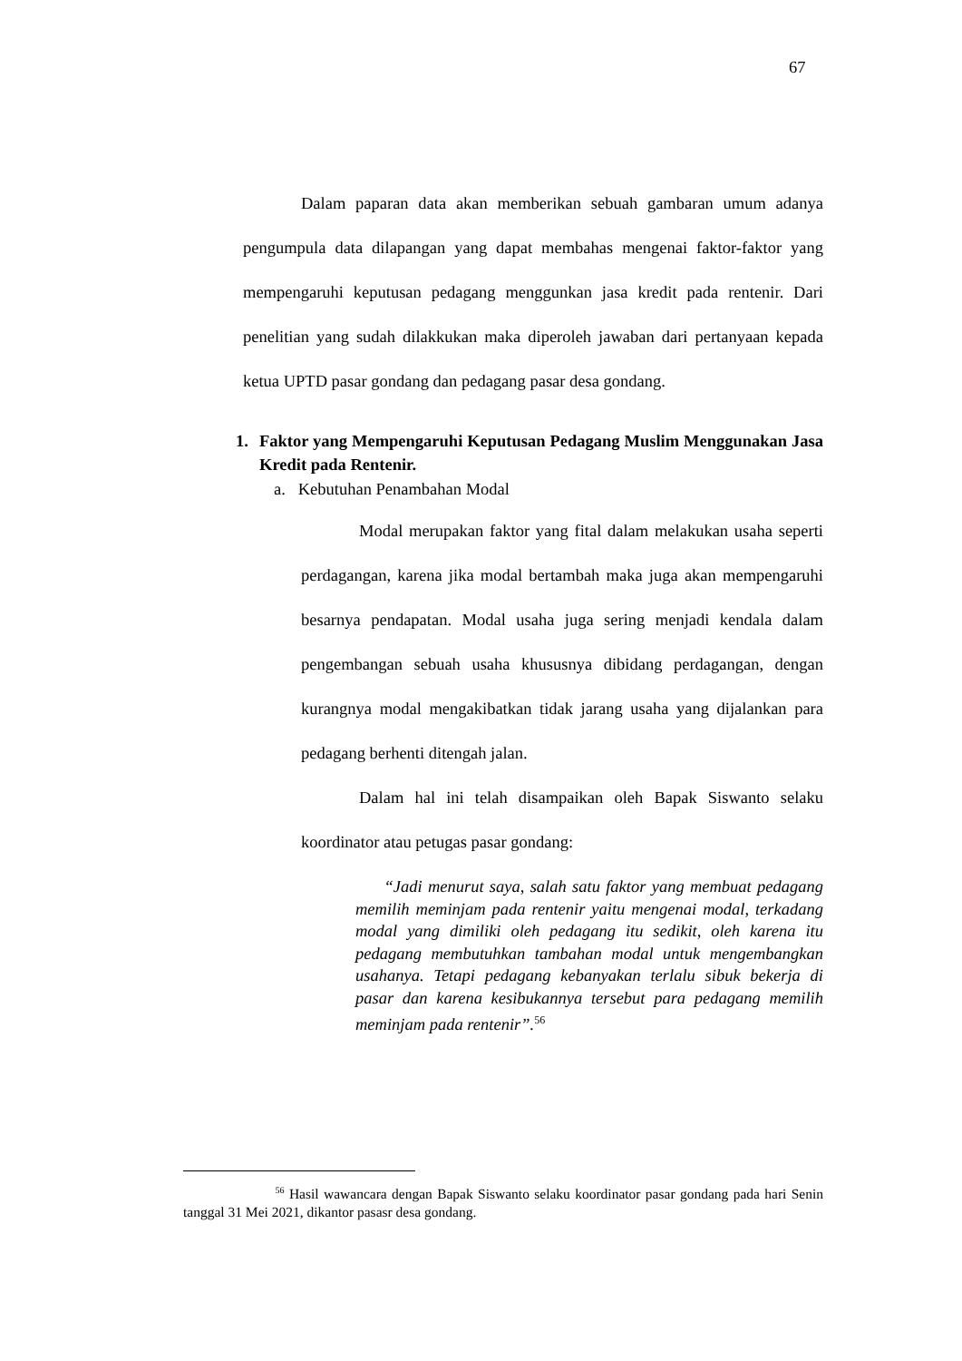67
Dalam paparan data akan memberikan sebuah gambaran umum adanya pengumpula data dilapangan yang dapat membahas mengenai faktor-faktor yang mempengaruhi keputusan pedagang menggunkan jasa kredit pada rentenir. Dari penelitian yang sudah dilakkukan maka diperoleh jawaban dari pertanyaan kepada ketua UPTD pasar gondang dan pedagang pasar desa gondang.
1. Faktor yang Mempengaruhi Keputusan Pedagang Muslim Menggunakan Jasa Kredit pada Rentenir.
a. Kebutuhan Penambahan Modal
Modal merupakan faktor yang fital dalam melakukan usaha seperti perdagangan, karena jika modal bertambah maka juga akan mempengaruhi besarnya pendapatan. Modal usaha juga sering menjadi kendala dalam pengembangan sebuah usaha khususnya dibidang perdagangan, dengan kurangnya modal mengakibatkan tidak jarang usaha yang dijalankan para pedagang berhenti ditengah jalan.
Dalam hal ini telah disampaikan oleh Bapak Siswanto selaku koordinator atau petugas pasar gondang:
“Jadi menurut saya, salah satu faktor yang membuat pedagang memilih meminjam pada rentenir yaitu mengenai modal, terkadang modal yang dimiliki oleh pedagang itu sedikit, oleh karena itu pedagang membutuhkan tambahan modal untuk mengembangkan usahanya. Tetapi pedagang kebanyakan terlalu sibuk bekerja di pasar dan karena kesibukannya tersebut para pedagang memilih meminjam pada rentenir”.<sup>56</sup>
<sup>56</sup> Hasil wawancara dengan Bapak Siswanto selaku koordinator pasar gondang pada hari Senin tanggal 31 Mei 2021, dikantor pasasr desa gondang.